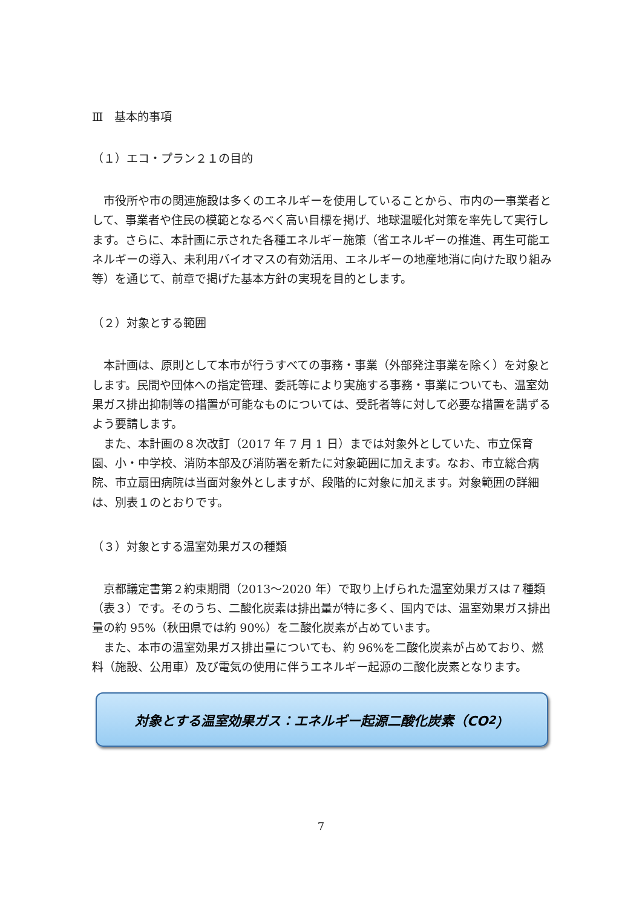Ⅲ　基本的事項
（１）エコ・プラン２１の目的
市役所や市の関連施設は多くのエネルギーを使用していることから、市内の一事業者として、事業者や住民の模範となるべく高い目標を掲げ、地球温暖化対策を率先して実行します。さらに、本計画に示された各種エネルギー施策（省エネルギーの推進、再生可能エネルギーの導入、未利用バイオマスの有効活用、エネルギーの地産地消に向けた取り組み等）を通じて、前章で掲げた基本方針の実現を目的とします。
（２）対象とする範囲
本計画は、原則として本市が行うすべての事務・事業（外部発注事業を除く）を対象とします。民間や団体への指定管理、委託等により実施する事務・事業についても、温室効果ガス排出抑制等の措置が可能なものについては、受託者等に対して必要な措置を講ずるよう要請します。
また、本計画の８次改訂（2017 年 7 月 1 日）までは対象外としていた、市立保育園、小・中学校、消防本部及び消防署を新たに対象範囲に加えます。なお、市立総合病院、市立扇田病院は当面対象外としますが、段階的に対象に加えます。対象範囲の詳細は、別表１のとおりです。
（３）対象とする温室効果ガスの種類
京都議定書第２約束期間（2013～2020 年）で取り上げられた温室効果ガスは７種類（表３）です。そのうち、二酸化炭素は排出量が特に多く、国内では、温室効果ガス排出量の約 95%（秋田県では約 90%）を二酸化炭素が占めています。
また、本市の温室効果ガス排出量についても、約 96%を二酸化炭素が占めており、燃料（施設、公用車）及び電気の使用に伴うエネルギー起源の二酸化炭素となります。
対象とする温室効果ガス：エネルギー起源二酸化炭素（CO<sub>2</sub>）
7